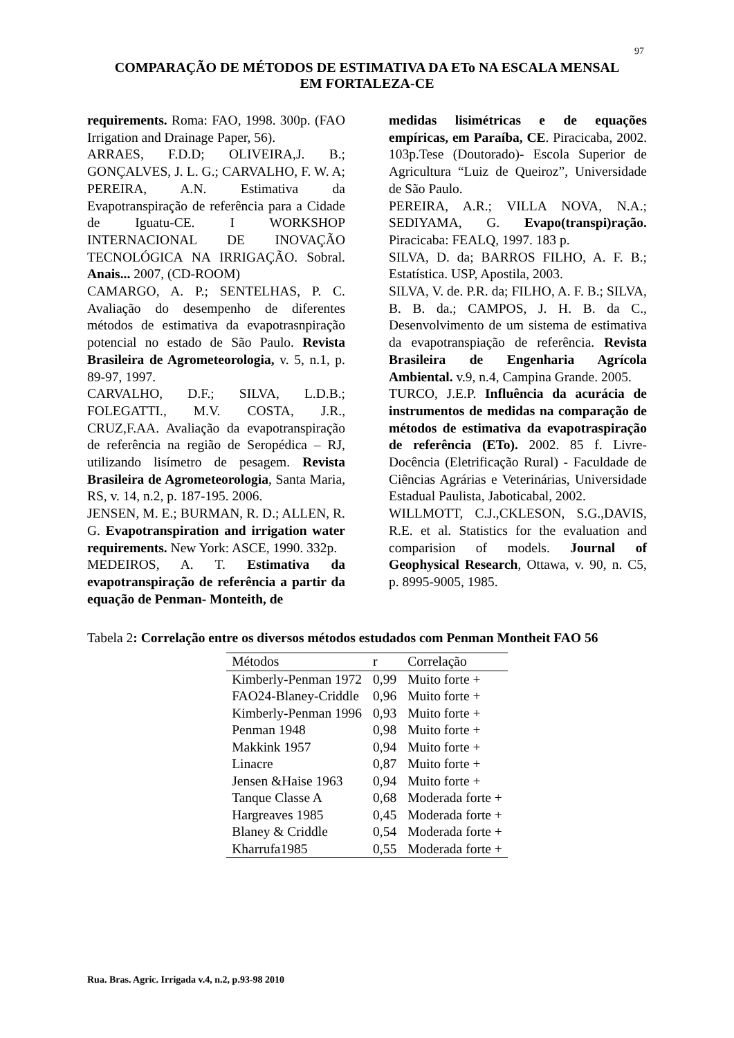97
COMPARAÇÃO DE MÉTODOS DE ESTIMATIVA DA ETo NA ESCALA MENSAL
EM FORTALEZA-CE
requirements. Roma: FAO, 1998. 300p. (FAO Irrigation and Drainage Paper, 56).
ARRAES, F.D.D; OLIVEIRA,J. B.; GONÇALVES, J. L. G.; CARVALHO, F. W. A; PEREIRA, A.N. Estimativa da Evapotranspiração de referência para a Cidade de Iguatu-CE. I WORKSHOP INTERNACIONAL DE INOVAÇÃO TECNOLÓGICA NA IRRIGAÇÃO. Sobral. Anais... 2007, (CD-ROOM)
CAMARGO, A. P.; SENTELHAS, P. C. Avaliação do desempenho de diferentes métodos de estimativa da evapotrasnpiração potencial no estado de São Paulo. Revista Brasileira de Agrometeorologia, v. 5, n.1, p. 89-97, 1997.
CARVALHO, D.F.; SILVA, L.D.B.; FOLEGATTI., M.V. COSTA, J.R., CRUZ,F.AA. Avaliação da evapotranspiração de referência na região de Seropédica – RJ, utilizando lisímetro de pesagem. Revista Brasileira de Agrometeorologia, Santa Maria, RS, v. 14, n.2, p. 187-195. 2006.
JENSEN, M. E.; BURMAN, R. D.; ALLEN, R. G. Evapotranspiration and irrigation water requirements. New York: ASCE, 1990. 332p.
MEDEIROS, A. T. Estimativa da evapotranspiração de referência a partir da equação de Penman- Monteith, de
medidas lisimétricas e de equações empíricas, em Paraíba, CE. Piracicaba, 2002. 103p.Tese (Doutorado)- Escola Superior de Agricultura “Luiz de Queiroz”, Universidade de São Paulo.
PEREIRA, A.R.; VILLA NOVA, N.A.; SEDIYAMA, G. Evapo(transpi)ração. Piracicaba: FEALQ, 1997. 183 p.
SILVA, D. da; BARROS FILHO, A. F. B.; Estatística. USP, Apostila, 2003.
SILVA, V. de. P.R. da; FILHO, A. F. B.; SILVA, B. B. da.; CAMPOS, J. H. B. da C., Desenvolvimento de um sistema de estimativa da evapotranspiação de referência. Revista Brasileira de Engenharia Agrícola Ambiental. v.9, n.4, Campina Grande. 2005.
TURCO, J.E.P. Influência da acurácia de instrumentos de medidas na comparação de métodos de estimativa da evapotraspiração de referência (ETo). 2002. 85 f. Livre-Docência (Eletrificação Rural) - Faculdade de Ciências Agrárias e Veterinárias, Universidade Estadual Paulista, Jaboticabal, 2002.
WILLMOTT, C.J.,CKLESON, S.G.,DAVIS, R.E. et al. Statistics for the evaluation and comparision of models. Journal of Geophysical Research, Ottawa, v. 90, n. C5, p. 8995-9005, 1985.
Tabela 2: Correlação entre os diversos métodos estudados com Penman Montheit FAO 56
| Métodos | r | Correlação |
| --- | --- | --- |
| Kimberly-Penman 1972 | 0,99 | Muito forte + |
| FAO24-Blaney-Criddle | 0,96 | Muito forte + |
| Kimberly-Penman 1996 | 0,93 | Muito forte + |
| Penman 1948 | 0,98 | Muito forte + |
| Makkink 1957 | 0,94 | Muito forte + |
| Linacre | 0,87 | Muito forte + |
| Jensen &Haise 1963 | 0,94 | Muito forte + |
| Tanque Classe A | 0,68 | Moderada forte + |
| Hargreaves 1985 | 0,45 | Moderada forte + |
| Blaney & Criddle | 0,54 | Moderada forte + |
| Kharrufa1985 | 0,55 | Moderada forte + |
Rua. Bras. Agric. Irrigada v.4, n.2, p.93-98 2010